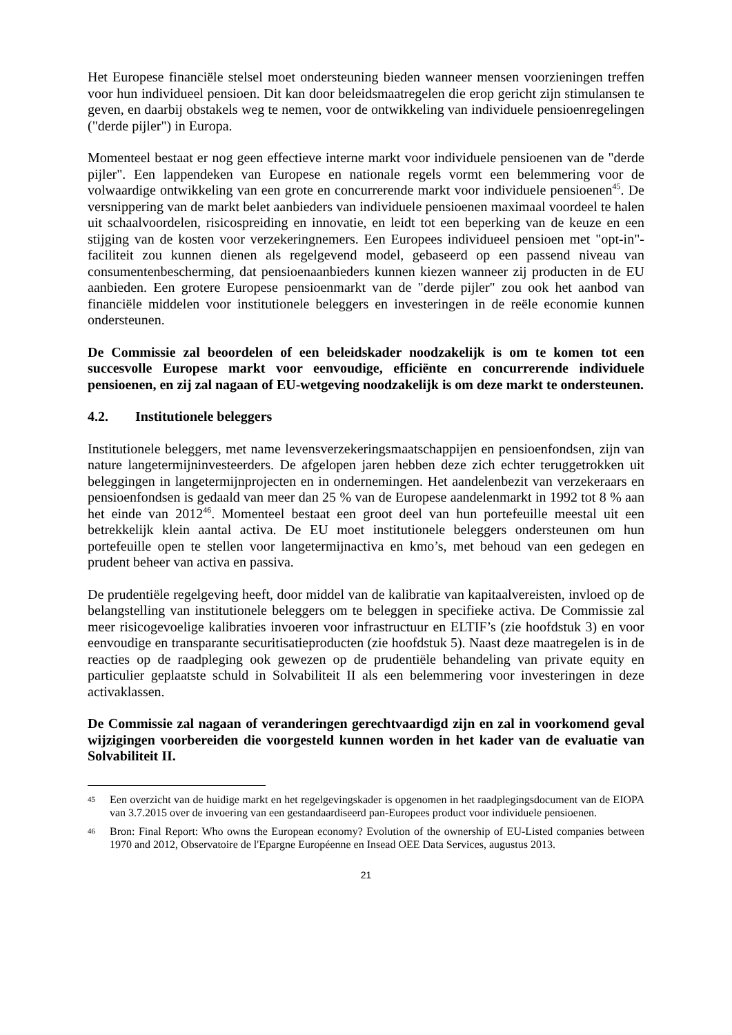Het Europese financiële stelsel moet ondersteuning bieden wanneer mensen voorzieningen treffen voor hun individueel pensioen. Dit kan door beleidsmaatregelen die erop gericht zijn stimulansen te geven, en daarbij obstakels weg te nemen, voor de ontwikkeling van individuele pensioenregelingen ("derde pijler") in Europa.
Momenteel bestaat er nog geen effectieve interne markt voor individuele pensioenen van de "derde pijler". Een lappendeken van Europese en nationale regels vormt een belemmering voor de volwaardige ontwikkeling van een grote en concurrerende markt voor individuele pensioenen<sup>45</sup>. De versnippering van de markt belet aanbieders van individuele pensioenen maximaal voordeel te halen uit schaalvoordelen, risicospreiding en innovatie, en leidt tot een beperking van de keuze en een stijging van de kosten voor verzekeringnemers. Een Europees individueel pensioen met "opt-in"-faciliteit zou kunnen dienen als regelgevend model, gebaseerd op een passend niveau van consumentenbescherming, dat pensioenaanbieders kunnen kiezen wanneer zij producten in de EU aanbieden. Een grotere Europese pensioenmarkt van de "derde pijler" zou ook het aanbod van financiële middelen voor institutionele beleggers en investeringen in de reële economie kunnen ondersteunen.
De Commissie zal beoordelen of een beleidskader noodzakelijk is om te komen tot een succesvolle Europese markt voor eenvoudige, efficiënte en concurrerende individuele pensioenen, en zij zal nagaan of EU-wetgeving noodzakelijk is om deze markt te ondersteunen.
4.2. Institutionele beleggers
Institutionele beleggers, met name levensverzekeringsmaatschappijen en pensioenfondsen, zijn van nature langetermijninvesteerders. De afgelopen jaren hebben deze zich echter teruggetrokken uit beleggingen in langetermijnprojecten en in ondernemingen. Het aandelenbezit van verzekeraars en pensioenfondsen is gedaald van meer dan 25 % van de Europese aandelenmarkt in 1992 tot 8 % aan het einde van 2012<sup>46</sup>. Momenteel bestaat een groot deel van hun portefeuille meestal uit een betrekkelijk klein aantal activa. De EU moet institutionele beleggers ondersteunen om hun portefeuille open te stellen voor langetermijnactiva en kmo’s, met behoud van een gedegen en prudent beheer van activa en passiva.
De prudentiële regelgeving heeft, door middel van de kalibratie van kapitaalvereisten, invloed op de belangstelling van institutionele beleggers om te beleggen in specifieke activa. De Commissie zal meer risicogevoelige kalibraties invoeren voor infrastructuur en ELTIF’s (zie hoofdstuk 3) en voor eenvoudige en transparante securitisatieproducten (zie hoofdstuk 5). Naast deze maatregelen is in de reacties op de raadpleging ook gewezen op de prudentiële behandeling van private equity en particulier geplaatste schuld in Solvabiliteit II als een belemmering voor investeringen in deze activaklassen.
De Commissie zal nagaan of veranderingen gerechtvaardigd zijn en zal in voorkomend geval wijzigingen voorbereiden die voorgesteld kunnen worden in het kader van de evaluatie van Solvabiliteit II.
45 Een overzicht van de huidige markt en het regelgevingskader is opgenomen in het raadplegingsdocument van de EIOPA van 3.7.2015 over de invoering van een gestandaardiseerd pan-Europees product voor individuele pensioenen.
46 Bron: Final Report: Who owns the European economy? Evolution of the ownership of EU-Listed companies between 1970 and 2012, Observatoire de l'Epargne Européenne en Insead OEE Data Services, augustus 2013.
21